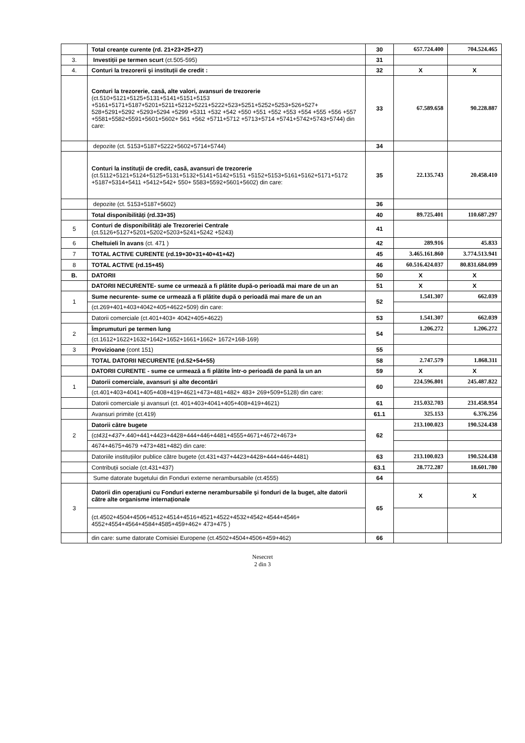| | Total creanțe curente (rd. 21+23+25+27) | 30 | 657.724.400 | 704.524.465 |
| 3. | Investiții pe termen scurt (ct.505-595) | 31 | | |
| 4. | Conturi la trezorerii şi instituții de credit : | 32 | X | X |
| | Conturi la trezorerie, casă, alte valori, avansuri de trezorerie (ct.510+5121+5125+5131+5141+5151+5153 +5161+5171+5187+5201+5211+5212+5221+5222+523+5251+5252+5253+526+527+ 528+5291+5292 +5293+5294 +5299 +5311 +532 +542 +550 +551 +552 +553 +554 +555 +556 +557 +5581+5582+5591+5601+5602+ 561 +562 +5711+5712 +5713+5714 +5741+5742+5743+5744) din care: | 33 | 67.589.658 | 90.228.887 |
| | depozite (ct. 5153+5187+5222+5602+5714+5744) | 34 | | |
| | Conturi la instituții de credit, casă, avansuri de trezorerie (ct.5112+5121+5124+5125+5131+5132+5141+5142+5151 +5152+5153+5161+5162+5171+5172 +5187+5314+5411 +5412+542+ 550+ 5583+5592+5601+5602) din care: | 35 | 22.135.743 | 20.458.410 |
| | depozite (ct. 5153+5187+5602) | 36 | | |
| | Total disponibilități (rd.33+35) | 40 | 89.725.401 | 110.687.297 |
| 5 | Conturi de disponibilități ale Trezoreriei Centrale (ct.5126+5127+5201+5202+5203+5241+5242 +5243) | 41 | | |
| 6 | Cheltuieli în avans (ct. 471 ) | 42 | 289.916 | 45.833 |
| 7 | TOTAL ACTIVE CURENTE (rd.19+30+31+40+41+42) | 45 | 3.465.161.860 | 3.774.513.941 |
| 8 | TOTAL ACTIVE (rd.15+45) | 46 | 60.516.424.037 | 80.831.684.099 |
| B. | DATORII | 50 | X | X |
| | DATORII NECURENTE- sume ce urmează a fi plătite după-o perioadă mai mare de un an | 51 | X | X |
| 1 | Sume necurente- sume ce urmează a fi plătite după o perioadă mai mare de un an | 52 | 1.541.307 | 662.039 |
| | (ct.269+401+403+4042+405+4622+509) din care: | | | |
| | Datorii comerciale (ct.401+403+ 4042+405+4622) | 53 | 1.541.307 | 662.039 |
| 2 | Împrumuturi pe termen lung | 54 | 1.206.272 | 1.206.272 |
| | (ct.1612+1622+1632+1642+1652+1661+1662+ 1672+168-169) | | | |
| 3 | Provizioane (cont 151) | 55 | | |
| | TOTAL DATORII NECURENTE (rd.52+54+55) | 58 | 2.747.579 | 1.868.311 |
| | DATORII CURENTE - sume ce urmează a fi plătite într-o perioadă de pană la un an | 59 | X | X |
| 1 | Datorii comerciale, avansuri şi alte decontări | 60 | 224.596.801 | 245.487.822 |
| | (ct.401+403+4041+405+408+419+4621+473+481+482+ 483+ 269+509+5128) din care: | | | |
| | Datorii comerciale şi avansuri (ct. 401+403+4041+405+408+419+4621) | 61 | 215.032.703 | 231.458.954 |
| | Avansuri primite (ct.419) | 61.1 | 325.153 | 6.376.256 |
| 2 | Datorii către bugete | 62 | 213.100.023 | 190.524.438 |
| | (c t431+437+ .440+441+4423+4428+444+446+4481+4555+4671+4672+4673+ | | | |
| | 4674+4675+4679 +473+481+482) din care: | | | |
| | Datoriile instituțiilor publice către bugete (ct.431+437+4423+4428+444+446+4481) | 63 | 213.100.023 | 190.524.438 |
| | Contribuții sociale (ct.431+437) | 63.1 | 28.772.287 | 18.601.780 |
| | Sume datorate bugetului din Fonduri externe nerambursabile (ct.4555) | 64 | | |
| 3 | Datorii din operațiuni cu Fonduri externe nerambursabile şi fonduri de la buget, alte datorii către alte organisme internaționale | 65 | X | X |
| | (ct.4502+4504+4506+4512+4514+4516+4521+4522+4532+4542+4544+4546+ 4552+4554+4564+4584+4585+459+462+ 473+475 ) | | | |
| | din care: sume datorate Comisiei Europene (ct.4502+4504+4506+459+462) | 66 | | |
Nesecret
2 din 3